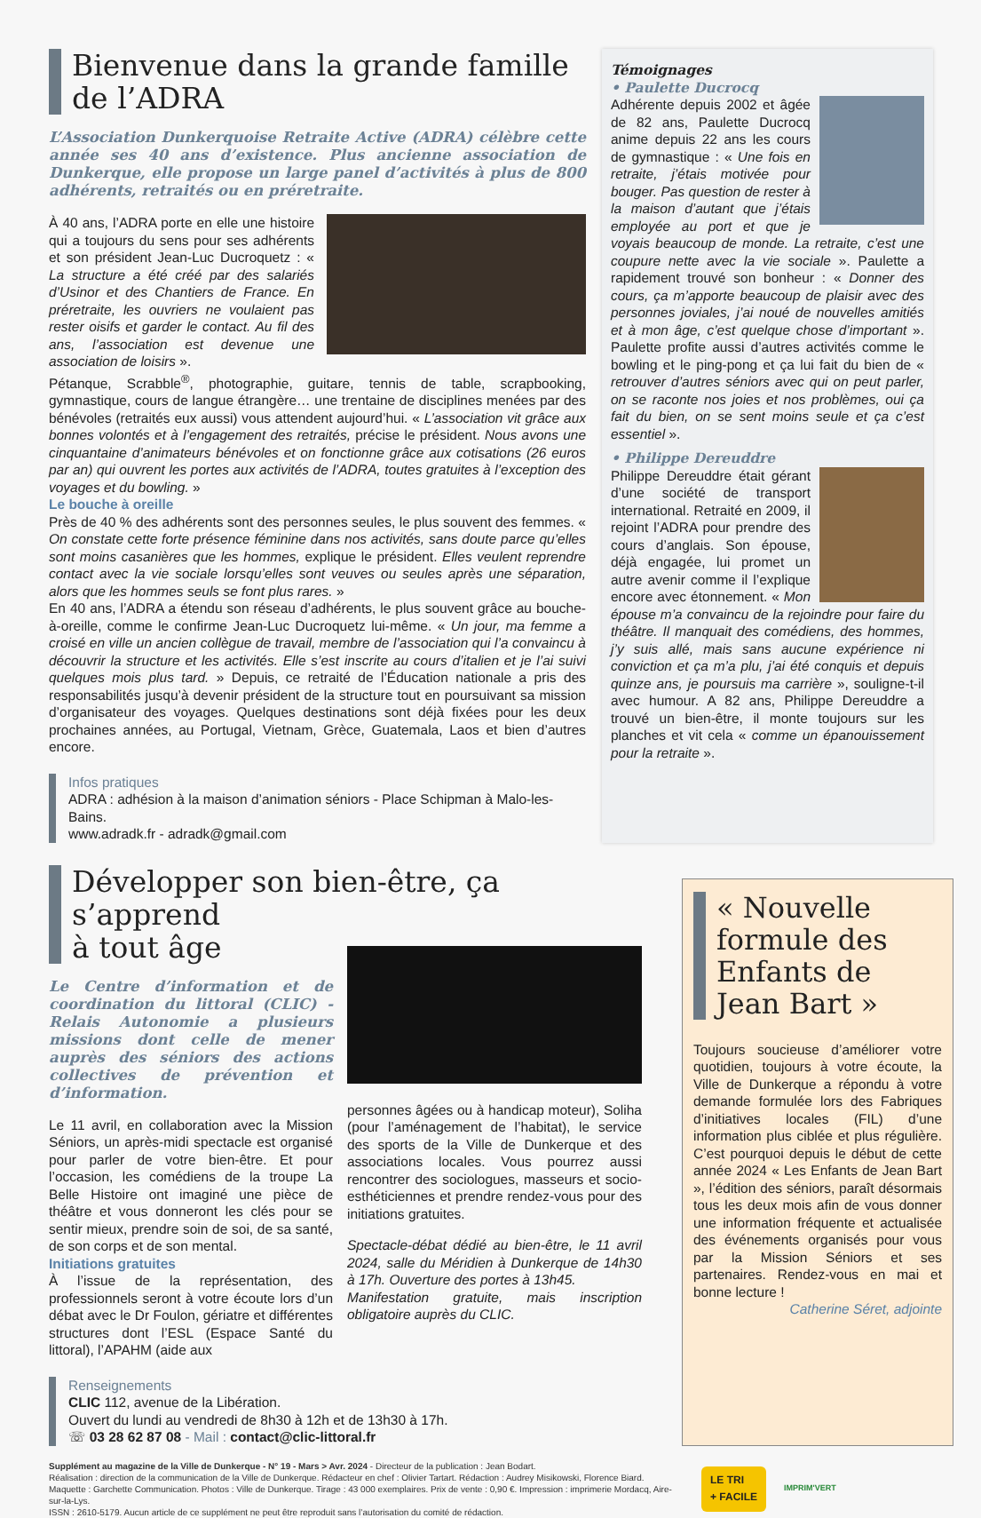Bienvenue dans la grande famille
de l’ADRA
L’Association Dunkerquoise Retraite Active (ADRA) célèbre cette année ses 40 ans d’existence. Plus ancienne association de Dunkerque, elle propose un large panel d’activités à plus de 800 adhérents, retraités ou en préretraite.
À 40 ans, l’ADRA porte en elle une histoire qui a toujours du sens pour ses adhérents et son président Jean-Luc Ducroquetz : « La structure a été créé par des salariés d’Usinor et des Chantiers de France. En préretraite, les ouvriers ne voulaient pas rester oisifs et garder le contact. Au fil des ans, l’association est devenue une association de loisirs ».
Pétanque, Scrabble<sup>®</sup>, photographie, guitare, tennis de table, scrapbooking, gymnastique, cours de langue étrangère… une trentaine de disciplines menées par des bénévoles (retraités eux aussi) vous attendent aujourd’hui. « L’association vit grâce aux bonnes volontés et à l’engagement des retraités, précise le président. Nous avons une cinquantaine d’animateurs bénévoles et on fonctionne grâce aux cotisations (26 euros par an) qui ouvrent les portes aux activités de l’ADRA, toutes gratuites à l’exception des voyages et du bowling. »
Le bouche à oreille
Près de 40 % des adhérents sont des personnes seules, le plus souvent des femmes. « On constate cette forte présence féminine dans nos activités, sans doute parce qu’elles sont moins casanières que les hommes, explique le président. Elles veulent reprendre contact avec la vie sociale lorsqu’elles sont veuves ou seules après une séparation, alors que les hommes seuls se font plus rares. »
En 40 ans, l’ADRA a étendu son réseau d’adhérents, le plus souvent grâce au bouche-à-oreille, comme le confirme Jean-Luc Ducroquetz lui-même. « Un jour, ma femme a croisé en ville un ancien collègue de travail, membre de l’association qui l’a convaincu à découvrir la structure et les activités. Elle s’est inscrite au cours d’italien et je l’ai suivi quelques mois plus tard. » Depuis, ce retraité de l’Éducation nationale a pris des responsabilités jusqu’à devenir président de la structure tout en poursuivant sa mission d’organisateur des voyages. Quelques destinations sont déjà fixées pour les deux prochaines années, au Portugal, Vietnam, Grèce, Guatemala, Laos et bien d’autres encore.
Infos pratiques
ADRA : adhésion à la maison d’animation séniors - Place Schipman à Malo-les-Bains.
www.adradk.fr - adradk@gmail.com
Témoignages
• Paulette Ducrocq
Adhérente depuis 2002 et âgée de 82 ans, Paulette Ducrocq anime depuis 22 ans les cours de gymnastique : « Une fois en retraite, j’étais motivée pour bouger. Pas question de rester à la maison d’autant que j’étais employée au port et que je voyais beaucoup de monde. La retraite, c’est une coupure nette avec la vie sociale ». Paulette a rapidement trouvé son bonheur : « Donner des cours, ça m’apporte beaucoup de plaisir avec des personnes joviales, j’ai noué de nouvelles amitiés et à mon âge, c’est quelque chose d’important ». Paulette profite aussi d’autres activités comme le bowling et le ping-pong et ça lui fait du bien de « retrouver d’autres séniors avec qui on peut parler, on se raconte nos joies et nos problèmes, oui ça fait du bien, on se sent moins seule et ça c’est essentiel ».
• Philippe Dereuddre
Philippe Dereuddre était gérant d’une société de transport international. Retraité en 2009, il rejoint l’ADRA pour prendre des cours d’anglais. Son épouse, déjà engagée, lui promet un autre avenir comme il l’explique encore avec étonnement. « Mon épouse m’a convaincu de la rejoindre pour faire du théâtre. Il manquait des comédiens, des hommes, j’y suis allé, mais sans aucune expérience ni conviction et ça m’a plu, j’ai été conquis et depuis quinze ans, je poursuis ma carrière », souligne-t-il avec humour. A 82 ans, Philippe Dereuddre a trouvé un bien-être, il monte toujours sur les planches et vit cela « comme un épanouissement pour la retraite ».
Développer son bien-être, ça s’apprend
à tout âge
Le Centre d’information et de coordination du littoral (CLIC) - Relais Autonomie a plusieurs missions dont celle de mener auprès des séniors des actions collectives de prévention et d’information.
Le 11 avril, en collaboration avec la Mission Séniors, un après-midi spectacle est organisé pour parler de votre bien-être. Et pour l’occasion, les comédiens de la troupe La Belle Histoire ont imaginé une pièce de théâtre et vous donneront les clés pour se sentir mieux, prendre soin de soi, de sa santé, de son corps et de son mental.
Initiations gratuites
À l’issue de la représentation, des professionnels seront à votre écoute lors d’un débat avec le Dr Foulon, gériatre et différentes structures dont l’ESL (Espace Santé du littoral), l’APAHM (aide aux
personnes âgées ou à handicap moteur), Soliha (pour l’aménagement de l’habitat), le service des sports de la Ville de Dunkerque et des associations locales. Vous pourrez aussi rencontrer des sociologues, masseurs et socio-esthéticiennes et prendre rendez-vous pour des initiations gratuites.
Spectacle-débat dédié au bien-être, le 11 avril 2024, salle du Méridien à Dunkerque de 14h30 à 17h. Ouverture des portes à 13h45.
Manifestation gratuite, mais inscription obligatoire auprès du CLIC.
Renseignements
CLIC 112, avenue de la Libération.
Ouvert du lundi au vendredi de 8h30 à 12h et de 13h30 à 17h.
☏ 03 28 62 87 08 - Mail : contact@clic-littoral.fr
« Nouvelle formule des Enfants de Jean Bart »
Toujours soucieuse d’améliorer votre quotidien, toujours à votre écoute, la Ville de Dunkerque a répondu à votre demande formulée lors des Fabriques d’initiatives locales (FIL) d’une information plus ciblée et plus régulière. C’est pourquoi depuis le début de cette année 2024 « Les Enfants de Jean Bart », l’édition des séniors, paraît désormais tous les deux mois afin de vous donner une information fréquente et actualisée des événements organisés pour vous par la Mission Séniors et ses partenaires. Rendez-vous en mai et bonne lecture !
Catherine Séret, adjointe
Supplément au magazine de la Ville de Dunkerque - N° 19 - Mars > Avr. 2024 - Directeur de la publication : Jean Bodart.
Réalisation : direction de la communication de la Ville de Dunkerque. Rédacteur en chef : Olivier Tartart. Rédaction : Audrey Misikowski, Florence Biard.
Maquette : Garchette Communication. Photos : Ville de Dunkerque. Tirage : 43 000 exemplaires. Prix de vente : 0,90 €. Impression : imprimerie Mordacq, Aire-sur-la-Lys.
ISSN : 2610-5179. Aucun article de ce supplément ne peut être reproduit sans l’autorisation du comité de rédaction.
LE TRI
+ FACILE
IMPRIM'VERT